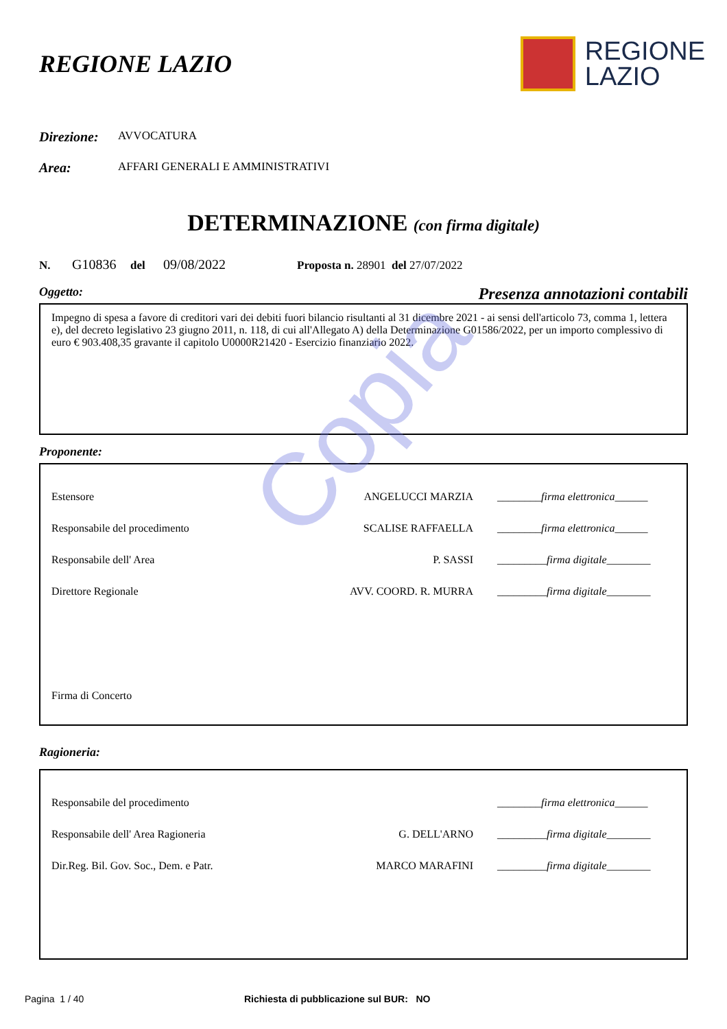Copia
REGIONE LAZIO
REGIONE
LAZIO
Direzione: AVVOCATURA
Area: AFFARI GENERALI E AMMINISTRATIVI
DETERMINAZIONE (con firma digitale)
N. G10836 del 09/08/2022 Proposta n. 28901 del 27/07/2022
Oggetto: Presenza annotazioni contabili
Impegno di spesa a favore di creditori vari dei debiti fuori bilancio risultanti al 31 dicembre 2021 - ai sensi dell'articolo 73, comma 1, lettera e), del decreto legislativo 23 giugno 2011, n. 118, di cui all'Allegato A) della Determinazione G01586/2022, per un importo complessivo di euro € 903.408,35 gravante il capitolo U0000R21420 - Esercizio finanziario 2022.
Proponente:
| Estensore | ANGELUCCI MARZIA | ________firma elettronica______ |
| Responsabile del procedimento | SCALISE RAFFAELLA | ________firma elettronica______ |
| Responsabile dell' Area | P. SASSI | _________firma digitale________ |
| Direttore Regionale | AVV. COORD. R. MURRA | _________firma digitale________ |
| Firma di Concerto | | |
Ragioneria:
| Responsabile del procedimento | | ________firma elettronica______ |
| Responsabile dell' Area Ragioneria | G. DELL'ARNO | _________firma digitale________ |
| Dir.Reg. Bil. Gov. Soc., Dem. e Patr. | MARCO MARAFINI | _________firma digitale________ |
Pagina 1 / 40 Richiesta di pubblicazione sul BUR: NO